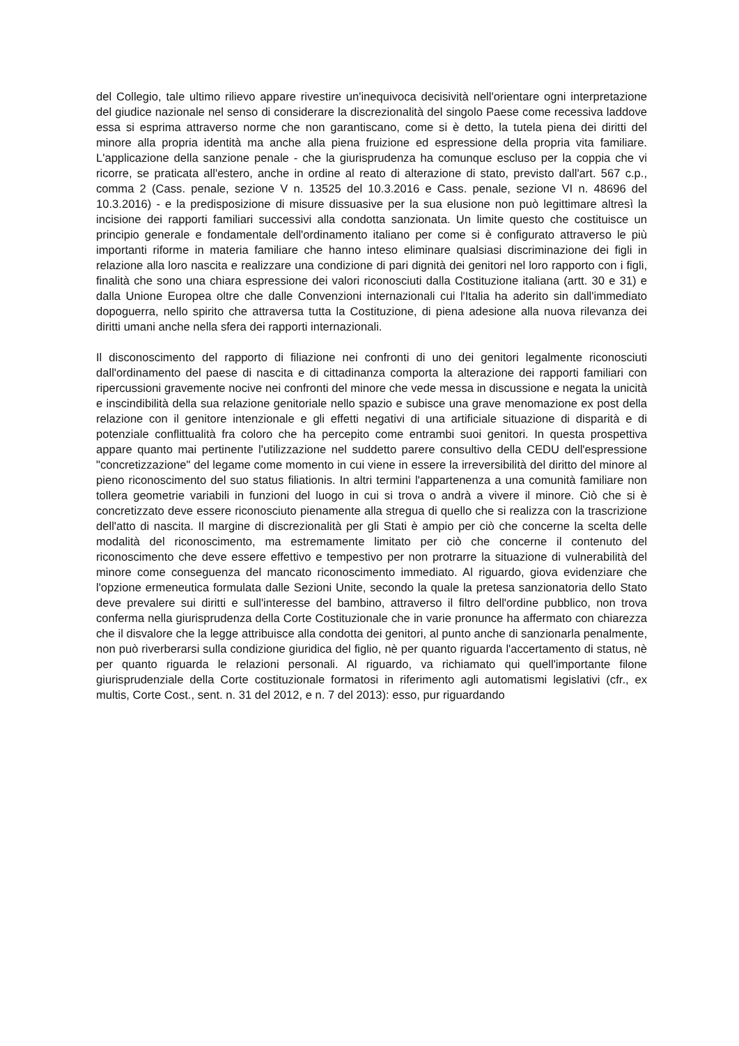del Collegio, tale ultimo rilievo appare rivestire un'inequivoca decisività nell'orientare ogni interpretazione del giudice nazionale nel senso di considerare la discrezionalità del singolo Paese come recessiva laddove essa si esprima attraverso norme che non garantiscano, come si è detto, la tutela piena dei diritti del minore alla propria identità ma anche alla piena fruizione ed espressione della propria vita familiare. L'applicazione della sanzione penale - che la giurisprudenza ha comunque escluso per la coppia che vi ricorre, se praticata all'estero, anche in ordine al reato di alterazione di stato, previsto dall'art. 567 c.p., comma 2 (Cass. penale, sezione V n. 13525 del 10.3.2016 e Cass. penale, sezione VI n. 48696 del 10.3.2016) - e la predisposizione di misure dissuasive per la sua elusione non può legittimare altresì la incisione dei rapporti familiari successivi alla condotta sanzionata. Un limite questo che costituisce un principio generale e fondamentale dell'ordinamento italiano per come si è configurato attraverso le più importanti riforme in materia familiare che hanno inteso eliminare qualsiasi discriminazione dei figli in relazione alla loro nascita e realizzare una condizione di pari dignità dei genitori nel loro rapporto con i figli, finalità che sono una chiara espressione dei valori riconosciuti dalla Costituzione italiana (artt. 30 e 31) e dalla Unione Europea oltre che dalle Convenzioni internazionali cui l'Italia ha aderito sin dall'immediato dopoguerra, nello spirito che attraversa tutta la Costituzione, di piena adesione alla nuova rilevanza dei diritti umani anche nella sfera dei rapporti internazionali.
Il disconoscimento del rapporto di filiazione nei confronti di uno dei genitori legalmente riconosciuti dall'ordinamento del paese di nascita e di cittadinanza comporta la alterazione dei rapporti familiari con ripercussioni gravemente nocive nei confronti del minore che vede messa in discussione e negata la unicità e inscindibilità della sua relazione genitoriale nello spazio e subisce una grave menomazione ex post della relazione con il genitore intenzionale e gli effetti negativi di una artificiale situazione di disparità e di potenziale conflittualità fra coloro che ha percepito come entrambi suoi genitori. In questa prospettiva appare quanto mai pertinente l'utilizzazione nel suddetto parere consultivo della CEDU dell'espressione "concretizzazione" del legame come momento in cui viene in essere la irreversibilità del diritto del minore al pieno riconoscimento del suo status filiationis. In altri termini l'appartenenza a una comunità familiare non tollera geometrie variabili in funzioni del luogo in cui si trova o andrà a vivere il minore. Ciò che si è concretizzato deve essere riconosciuto pienamente alla stregua di quello che si realizza con la trascrizione dell'atto di nascita. Il margine di discrezionalità per gli Stati è ampio per ciò che concerne la scelta delle modalità del riconoscimento, ma estremamente limitato per ciò che concerne il contenuto del riconoscimento che deve essere effettivo e tempestivo per non protrarre la situazione di vulnerabilità del minore come conseguenza del mancato riconoscimento immediato. Al riguardo, giova evidenziare che l'opzione ermeneutica formulata dalle Sezioni Unite, secondo la quale la pretesa sanzionatoria dello Stato deve prevalere sui diritti e sull'interesse del bambino, attraverso il filtro dell'ordine pubblico, non trova conferma nella giurisprudenza della Corte Costituzionale che in varie pronunce ha affermato con chiarezza che il disvalore che la legge attribuisce alla condotta dei genitori, al punto anche di sanzionarla penalmente, non può riverberarsi sulla condizione giuridica del figlio, nè per quanto riguarda l'accertamento di status, nè per quanto riguarda le relazioni personali. Al riguardo, va richiamato qui quell'importante filone giurisprudenziale della Corte costituzionale formatosi in riferimento agli automatismi legislativi (cfr., ex multis, Corte Cost., sent. n. 31 del 2012, e n. 7 del 2013): esso, pur riguardando